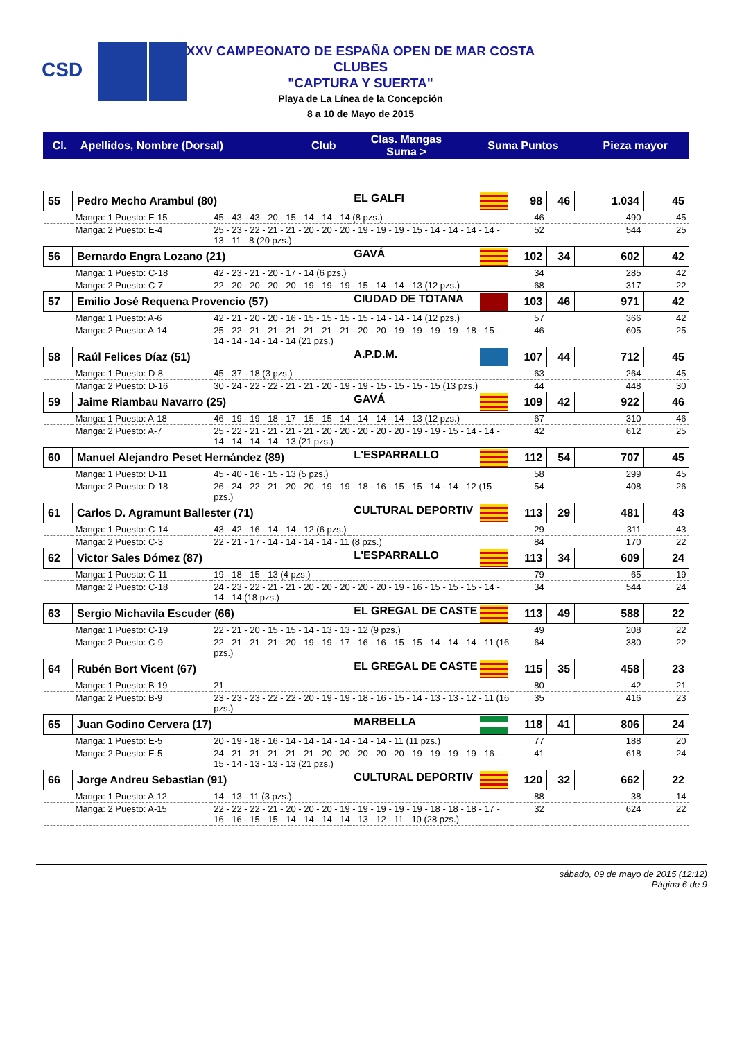CSD
XXV CAMPEONATO DE ESPAÑA OPEN DE MAR COSTA
CLUBES
"CAPTURA Y SUERTA"
Playa de La Línea de la Concepción
8 a 10 de Mayo de 2015
| Cl. | Apellidos, Nombre (Dorsal) | Club | Clas. Mangas Suma > | Suma Puntos | Pieza mayor |
| --- | --- | --- | --- | --- | --- |
| 55 | Pedro Mecho Arambul (80) | | EL GALFI | 98 | 46 | 1.034 | 45 |
| | Manga: 1 Puesto: E-15 | 45 - 43 - 43 - 20 - 15 - 14 - 14 - 14 (8 pzs.) | | 46 | | 490 | 45 |
| | Manga: 2 Puesto: E-4 | 25 - 23 - 22 - 21 - 21 - 20 - 20 - 20 - 19 - 19 - 19 - 15 - 14 - 14 - 14 - 14 - 13 - 11 - 8 (20 pzs.) | | 52 | | 544 | 25 |
| 56 | Bernardo Engra Lozano (21) | | GAVÁ | 102 | 34 | 602 | 42 |
| | Manga: 1 Puesto: C-18 | 42 - 23 - 21 - 20 - 17 - 14 (6 pzs.) | | 34 | | 285 | 42 |
| | Manga: 2 Puesto: C-7 | 22 - 20 - 20 - 20 - 20 - 19 - 19 - 19 - 15 - 14 - 14 - 13 (12 pzs.) | | 68 | | 317 | 22 |
| 57 | Emilio José Requena Provencio (57) | | CIUDAD DE TOTANA | 103 | 46 | 971 | 42 |
| | Manga: 1 Puesto: A-6 | 42 - 21 - 20 - 20 - 16 - 15 - 15 - 15 - 15 - 14 - 14 - 14 (12 pzs.) | | 57 | | 366 | 42 |
| | Manga: 2 Puesto: A-14 | 25 - 22 - 21 - 21 - 21 - 21 - 21 - 21 - 20 - 20 - 19 - 19 - 19 - 19 - 18 - 15 - 14 - 14 - 14 - 14 - 14 (21 pzs.) | | 46 | | 605 | 25 |
| 58 | Raúl Felices Díaz (51) | | A.P.D.M. | 107 | 44 | 712 | 45 |
| | Manga: 1 Puesto: D-8 | 45 - 37 - 18 (3 pzs.) | | 63 | | 264 | 45 |
| | Manga: 2 Puesto: D-16 | 30 - 24 - 22 - 22 - 21 - 21 - 20 - 19 - 19 - 15 - 15 - 15 - 15 (13 pzs.) | | 44 | | 448 | 30 |
| 59 | Jaime Riambau Navarro (25) | | GAVÁ | 109 | 42 | 922 | 46 |
| | Manga: 1 Puesto: A-18 | 46 - 19 - 19 - 18 - 17 - 15 - 15 - 14 - 14 - 14 - 14 - 13 (12 pzs.) | | 67 | | 310 | 46 |
| | Manga: 2 Puesto: A-7 | 25 - 22 - 21 - 21 - 21 - 21 - 20 - 20 - 20 - 20 - 20 - 19 - 19 - 15 - 14 - 14 - 14 - 14 - 14 - 14 - 13 (21 pzs.) | | 42 | | 612 | 25 |
| 60 | Manuel Alejandro Peset Hernández (89) | | L'ESPARRALLO | 112 | 54 | 707 | 45 |
| | Manga: 1 Puesto: D-11 | 45 - 40 - 16 - 15 - 13 (5 pzs.) | | 58 | | 299 | 45 |
| | Manga: 2 Puesto: D-18 | 26 - 24 - 22 - 21 - 20 - 20 - 19 - 19 - 18 - 16 - 15 - 15 - 14 - 14 - 12 (15 pzs.) | | 54 | | 408 | 26 |
| 61 | Carlos D. Agramunt Ballester (71) | | CULTURAL DEPORTIV | 113 | 29 | 481 | 43 |
| | Manga: 1 Puesto: C-14 | 43 - 42 - 16 - 14 - 14 - 12 (6 pzs.) | | 29 | | 311 | 43 |
| | Manga: 2 Puesto: C-3 | 22 - 21 - 17 - 14 - 14 - 14 - 14 - 11 (8 pzs.) | | 84 | | 170 | 22 |
| 62 | Victor Sales Dómez (87) | | L'ESPARRALLO | 113 | 34 | 609 | 24 |
| | Manga: 1 Puesto: C-11 | 19 - 18 - 15 - 13 (4 pzs.) | | 79 | | 65 | 19 |
| | Manga: 2 Puesto: C-18 | 24 - 23 - 22 - 21 - 21 - 20 - 20 - 20 - 20 - 20 - 19 - 16 - 15 - 15 - 15 - 14 - 14 - 14 (18 pzs.) | | 34 | | 544 | 24 |
| 63 | Sergio Michavila Escuder (66) | | EL GREGAL DE CASTE | 113 | 49 | 588 | 22 |
| | Manga: 1 Puesto: C-19 | 22 - 21 - 20 - 15 - 15 - 14 - 13 - 13 - 12 (9 pzs.) | | 49 | | 208 | 22 |
| | Manga: 2 Puesto: C-9 | 22 - 21 - 21 - 21 - 20 - 19 - 19 - 17 - 16 - 16 - 15 - 15 - 14 - 14 - 14 - 11 (16 pzs.) | | 64 | | 380 | 22 |
| 64 | Rubén Bort Vicent (67) | | EL GREGAL DE CASTE | 115 | 35 | 458 | 23 |
| | Manga: 1 Puesto: B-19 | 21 | | 80 | | 42 | 21 |
| | Manga: 2 Puesto: B-9 | 23 - 23 - 23 - 22 - 22 - 20 - 19 - 19 - 18 - 16 - 15 - 14 - 13 - 13 - 12 - 11 (16 pzs.) | | 35 | | 416 | 23 |
| 65 | Juan Godino Cervera (17) | | MARBELLA | 118 | 41 | 806 | 24 |
| | Manga: 1 Puesto: E-5 | 20 - 19 - 18 - 16 - 14 - 14 - 14 - 14 - 14 - 14 - 11 (11 pzs.) | | 77 | | 188 | 20 |
| | Manga: 2 Puesto: E-5 | 24 - 21 - 21 - 21 - 21 - 21 - 20 - 20 - 20 - 20 - 20 - 19 - 19 - 19 - 19 - 16 - 15 - 14 - 13 - 13 - 13 (21 pzs.) | | 41 | | 618 | 24 |
| 66 | Jorge Andreu Sebastian (91) | | CULTURAL DEPORTIV | 120 | 32 | 662 | 22 |
| | Manga: 1 Puesto: A-12 | 14 - 13 - 11 (3 pzs.) | | 88 | | 38 | 14 |
| | Manga: 2 Puesto: A-15 | 22 - 22 - 22 - 21 - 20 - 20 - 20 - 19 - 19 - 19 - 19 - 19 - 18 - 18 - 18 - 17 - 16 - 16 - 15 - 15 - 14 - 14 - 14 - 14 - 13 - 12 - 11 - 10 (28 pzs.) | | 32 | | 624 | 22 |
sábado, 09 de mayo de 2015 (12:12)
Página 6 de 9